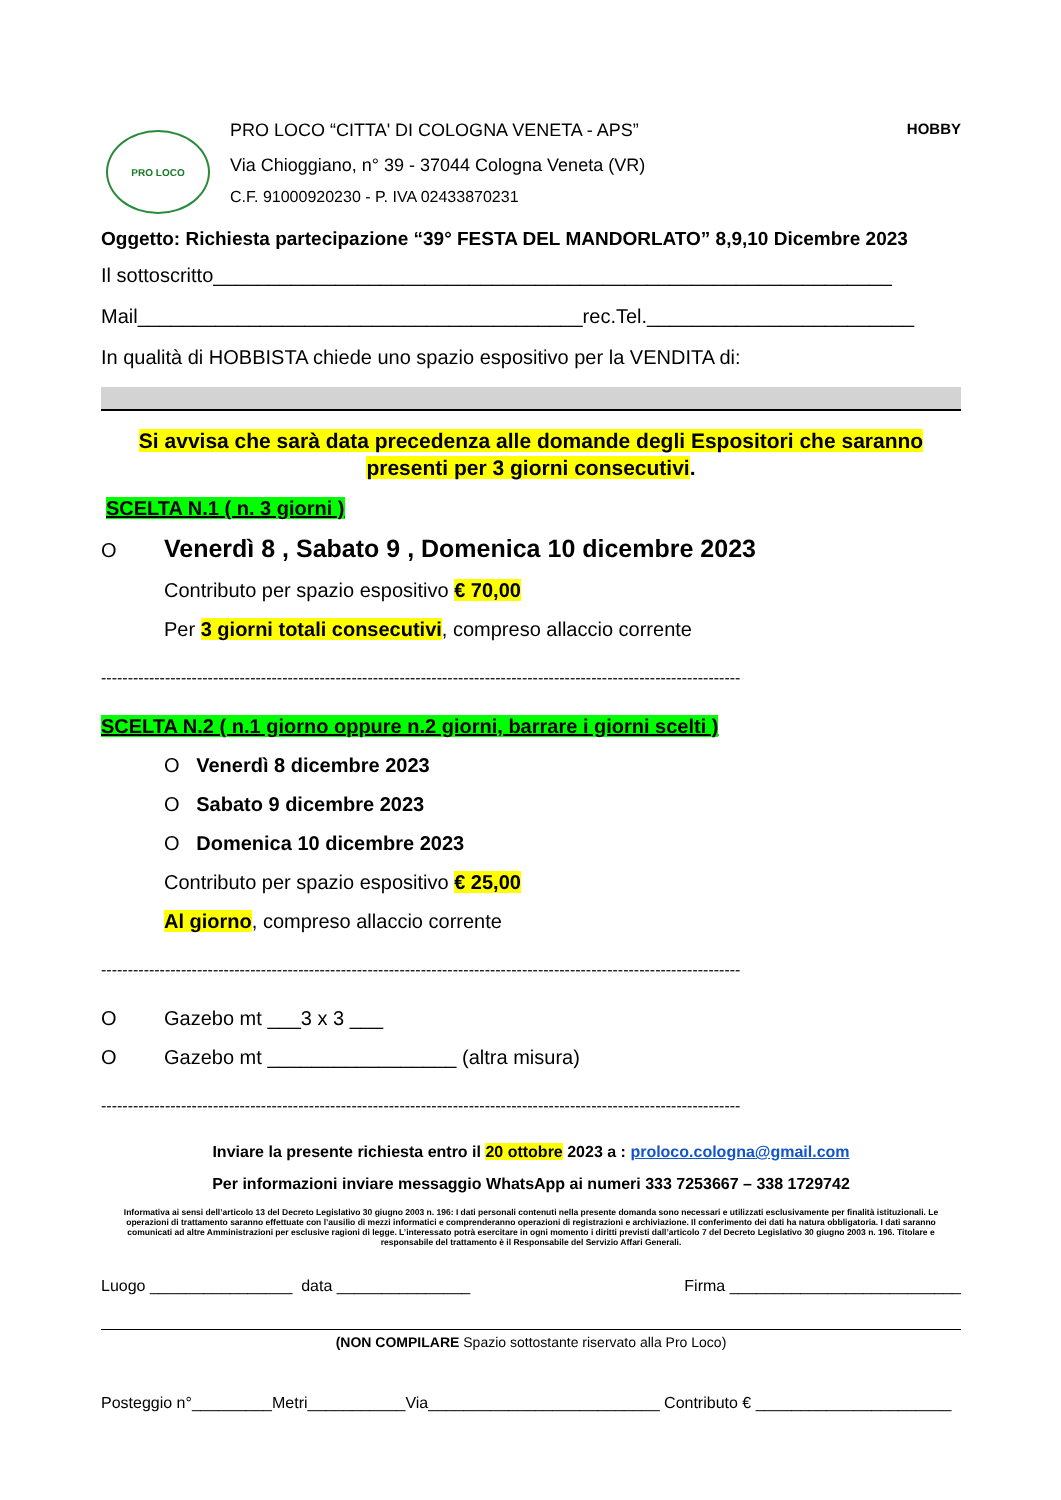PRO LOCO
PRO LOCO “CITTA' DI COLOGNA VENETA - APS” HOBBY
Via Chioggiano, n° 39 - 37044 Cologna Veneta (VR)
C.F. 91000920230 - P. IVA 02433870231
Oggetto: Richiesta partecipazione “39° FESTA DEL MANDORLATO” 8,9,10 Dicembre 2023
Il sottoscritto_____________________________________________________________
Mail________________________________________rec.Tel.________________________
In qualità di HOBBISTA chiede uno spazio espositivo per la VENDITA di:
Si avvisa che sarà data precedenza alle domande degli Espositori che saranno presenti per 3 giorni consecutivi.
SCELTA N.1 ( n. 3 giorni )
O Venerdì 8 , Sabato 9 , Domenica 10 dicembre 2023
Contributo per spazio espositivo € 70,00
Per 3 giorni totali consecutivi, compreso allaccio corrente
------------------------------------------------------------------------------------------------------------------------
SCELTA N.2 ( n.1 giorno oppure n.2 giorni, barrare i giorni scelti )
O Venerdì 8 dicembre 2023
O Sabato 9 dicembre 2023
O Domenica 10 dicembre 2023
Contributo per spazio espositivo € 25,00
Al giorno, compreso allaccio corrente
------------------------------------------------------------------------------------------------------------------------
O Gazebo mt ___3 x 3 ___
O Gazebo mt _________________ (altra misura)
------------------------------------------------------------------------------------------------------------------------
Inviare la presente richiesta entro il 20 ottobre 2023 a : proloco.cologna@gmail.com
Per informazioni inviare messaggio WhatsApp ai numeri 333 7253667 – 338 1729742
Informativa ai sensi dell’articolo 13 del Decreto Legislativo 30 giugno 2003 n. 196: I dati personali contenuti nella presente domanda sono necessari e utilizzati esclusivamente per finalità istituzionali. Le operazioni di trattamento saranno effettuate con l’ausilio di mezzi informatici e comprenderanno operazioni di registrazioni e archiviazione. Il conferimento dei dati ha natura obbligatoria. I dati saranno comunicati ad altre Amministrazioni per esclusive ragioni di legge. L’interessato potrà esercitare in ogni momento i diritti previsti dall’articolo 7 del Decreto Legislativo 30 giugno 2003 n. 196. Titolare e responsabile del trattamento è il Responsabile del Servizio Affari Generali.
Luogo ________________ data _______________ Firma __________________________
(NON COMPILARE Spazio sottostante riservato alla Pro Loco)
Posteggio n°_________Metri___________Via__________________________ Contributo € ______________________